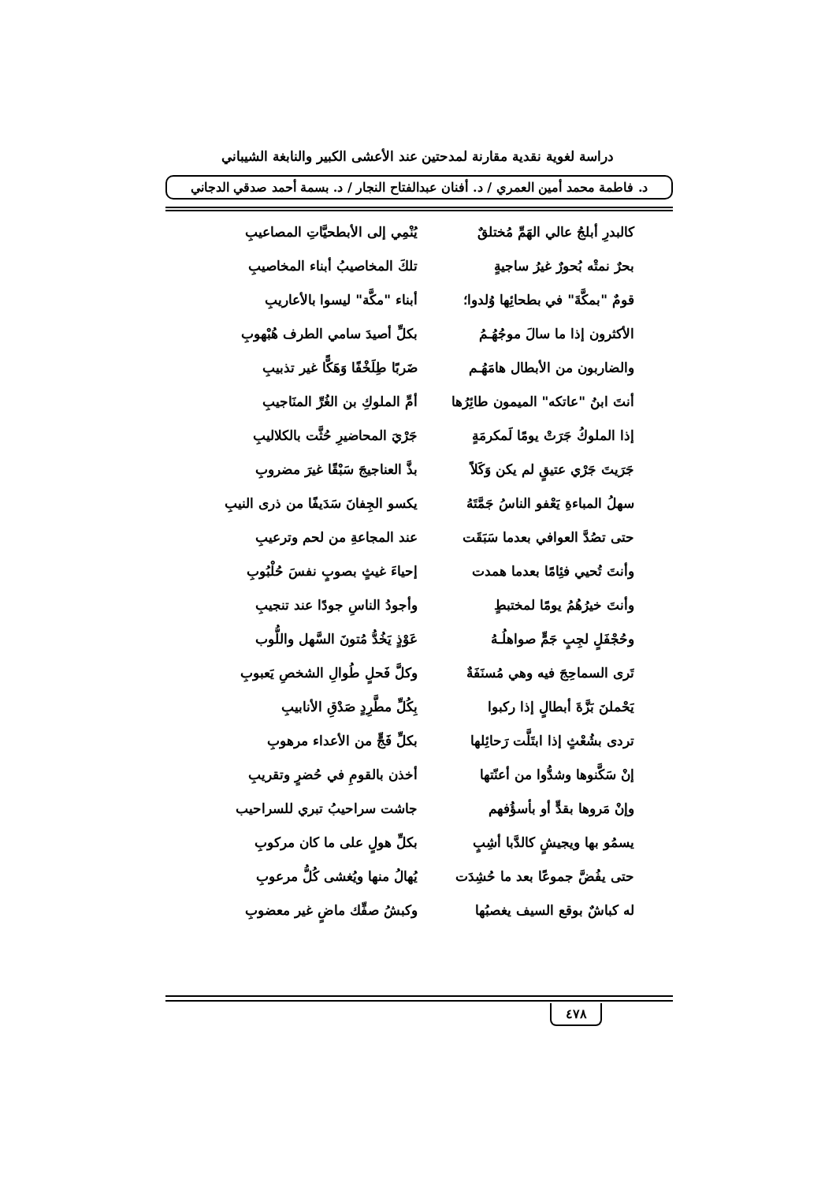دراسة لغوية نقدية مقارنة لمدحتين عند الأعشى الكبير والنابغة الشيباني
د. فاطمة محمد أمين العمري / د. أفنان عبدالفتاح النجار / د. بسمة أحمد صدقي الدجاني
كالبدرِ أبلجُ عالي الهَمِّ مُختلقٌ يُنْمِي إلى الأبطحيَّاتِ المصاعيبِ
بحرٌ نمتْه بُحورٌ غيرُ ساجيةٍ تلكَ المخاصيبُ أبناء المخاصيبِ
قومٌ "بمكَّةَ" في بطحائِها وُلدوا؛ أبناء "مكَّة" ليسوا بالأعاريبِ
الأكثرون إذا ما سالَ موجُهُـمُ بكلِّ أصيدَ سامي الطرف هُبْهوبِ
والضاربون من الأبطال هامَهُـم ضَربًا طِلَخْفًا وَهَكًّا غير تذبيبِ
أنتَ ابنُ "عاتكه" الميمون طائِرُها أمِّ الملوكِ بن الغُرِّ المنَاجيبِ
إذا الملوكُ جَرَتْ يومًا لَمكرمَةٍ جَرْيَ المحاضيرِ حُثَّت بالكلاليبِ
جَرَيتَ جَرْي عتيقٍ لم يكن وَكَلاً بذَّ العناجيجَ سَبْقًا غيرَ مضروبِ
سهلُ المباءةِ يَعْفو الناسُ جَمَّتَهُ يكسو الجِفانَ سَدَيفًا من ذرى النيبِ
حتى تصُدَّ العوافي بعدما سَبَقَت عند المجاعةِ من لحم وترعيبِ
وأنتَ تُحيي فئِامًا بعدما همدت إحياءَ غيثٍ بصوبٍ نفسَ حُلْبُوبِ
وأنتَ خيرُهُمُ يومًا لمختبطٍ وأجودُ الناسِ جودًا عند تنجيبِ
وحُجْفَلٍ لجِبٍ جَمٍّ صواهلُـهُ عَوْذٍ يَخُدُّ مُتونَ السَّهل واللُّوب
تَرى السماحِجَ فيه وهي مُسنَفَةٌ وكلَّ فَحلٍ طُوالِ الشخصِ يَعبوبِ
يَحْملنَ بَزَّةَ أبطالٍ إذا ركبوا بِكُلِّ مطَّرِدٍ صَدْقِ الأنابيبِ
تردى بشُعْثٍ إذا ابتَلَّت رَحائِلها بكلِّ فَجٍّ من الأعداء مرهوبِ
إنْ سَكَّنوها وشدُّوا من أعنّتها أخذن بالقومِ في حُضرٍ وتقريبِ
وإنْ مَروها بقدٍّ أو بأسؤُفهم جاشت سراحيبُ تبري للسراحيب
يسمُو بها ويجيشٍ كالدَّبا أشِبٍ بكلِّ هولٍ على ما كان مركوبِ
حتى يفُضَّ جموعًا بعد ما حُشِدَت يُهالُ منها ويُغشى كُلُّ مرعوبِ
له كباشٌ بوقع السيف يغصبُها وكبشُ صفِّك ماضٍ غير معضوبِ
٤٧٨